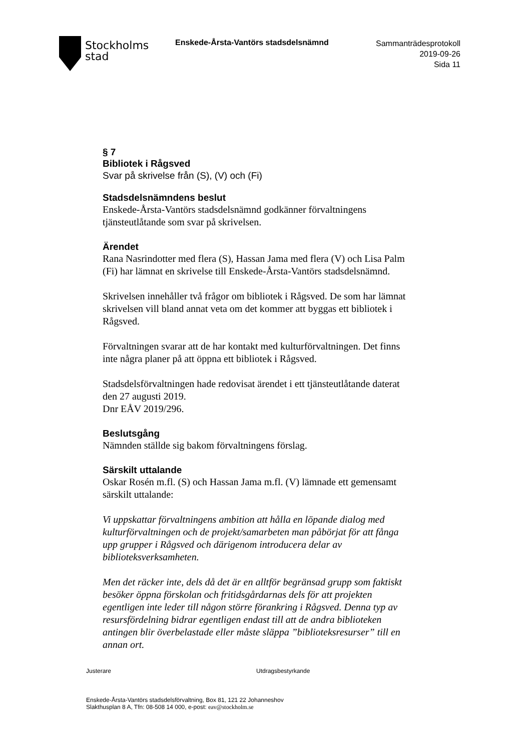Stockholms
stad
Enskede-Årsta-Vantörs stadsdelsnämnd
Sammanträdesprotokoll
2019-09-26
Sida 11
§ 7
Bibliotek i Rågsved
Svar på skrivelse från (S), (V) och (Fi)
Stadsdelsnämndens beslut
Enskede-Årsta-Vantörs stadsdelsnämnd godkänner förvaltningens tjänsteutlåtande som svar på skrivelsen.
Ärendet
Rana Nasrindotter med flera (S), Hassan Jama med flera (V) och Lisa Palm (Fi) har lämnat en skrivelse till Enskede-Årsta-Vantörs stadsdelsnämnd.
Skrivelsen innehåller två frågor om bibliotek i Rågsved. De som har lämnat skrivelsen vill bland annat veta om det kommer att byggas ett bibliotek i Rågsved.
Förvaltningen svarar att de har kontakt med kulturförvaltningen. Det finns inte några planer på att öppna ett bibliotek i Rågsved.
Stadsdelsförvaltningen hade redovisat ärendet i ett tjänsteutlåtande daterat den 27 augusti 2019.
Dnr EÅV 2019/296.
Beslutsgång
Nämnden ställde sig bakom förvaltningens förslag.
Särskilt uttalande
Oskar Rosén m.fl. (S) och Hassan Jama m.fl. (V) lämnade ett gemensamt särskilt uttalande:
Vi uppskattar förvaltningens ambition att hålla en löpande dialog med kulturförvaltningen och de projekt/samarbeten man påbörjat för att fånga upp grupper i Rågsved och därigenom introducera delar av biblioteksverksamheten.
Men det räcker inte, dels då det är en alltför begränsad grupp som faktiskt besöker öppna förskolan och fritidsgårdarnas dels för att projekten egentligen inte leder till någon större förankring i Rågsved. Denna typ av resursfördelning bidrar egentligen endast till att de andra biblioteken antingen blir överbelastade eller måste släppa ”biblioteksresurser” till en annan ort.
Justerare Utdragsbestyrkande
Enskede-Årsta-Vantörs stadsdelsförvaltning, Box 81, 121 22 Johanneshov
Slakthusplan 8 A, Tfn: 08-508 14 000, e-post: eav@stockholm.se